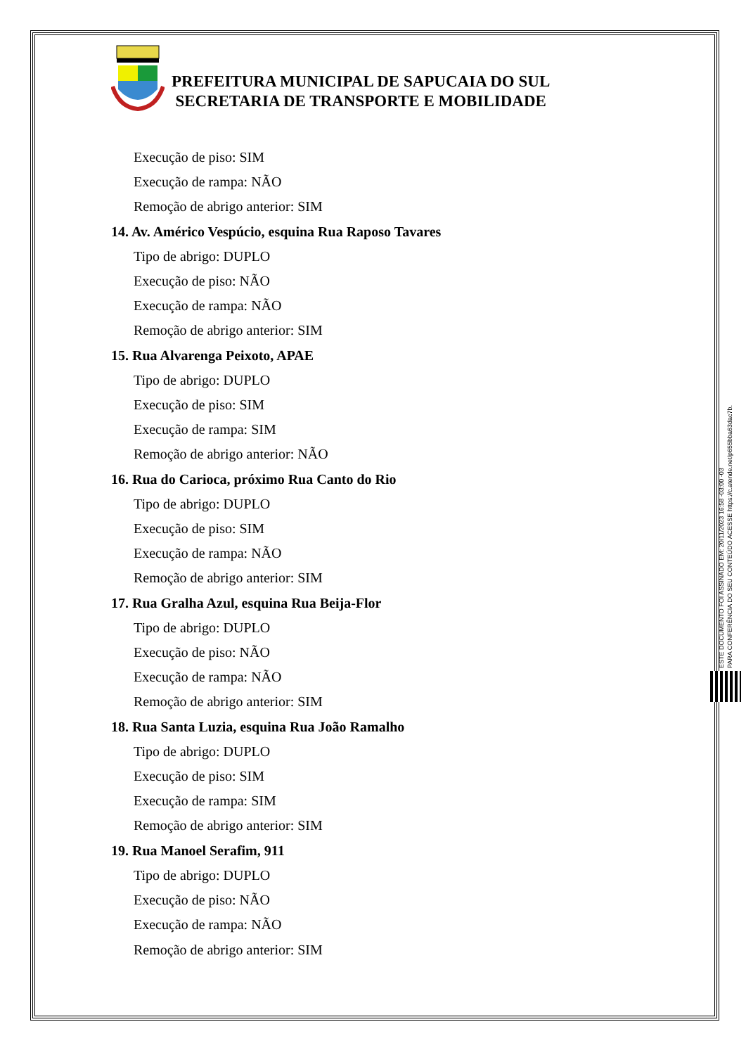PREFEITURA MUNICIPAL DE SAPUCAIA DO SUL
SECRETARIA DE TRANSPORTE E MOBILIDADE
Execução de piso: SIM
Execução de rampa: NÃO
Remoção de abrigo anterior: SIM
14. Av. Américo Vespúcio, esquina Rua Raposo Tavares
Tipo de abrigo: DUPLO
Execução de piso: NÃO
Execução de rampa: NÃO
Remoção de abrigo anterior: SIM
15. Rua Alvarenga Peixoto, APAE
Tipo de abrigo: DUPLO
Execução de piso: SIM
Execução de rampa: SIM
Remoção de abrigo anterior: NÃO
16. Rua do Carioca, próximo Rua Canto do Rio
Tipo de abrigo: DUPLO
Execução de piso: SIM
Execução de rampa: NÃO
Remoção de abrigo anterior: SIM
17. Rua Gralha Azul, esquina Rua Beija-Flor
Tipo de abrigo: DUPLO
Execução de piso: NÃO
Execução de rampa: NÃO
Remoção de abrigo anterior: SIM
18. Rua Santa Luzia, esquina Rua João Ramalho
Tipo de abrigo: DUPLO
Execução de piso: SIM
Execução de rampa: SIM
Remoção de abrigo anterior: SIM
19. Rua Manoel Serafim, 911
Tipo de abrigo: DUPLO
Execução de piso: NÃO
Execução de rampa: NÃO
Remoção de abrigo anterior: SIM
ESTE DOCUMENTO FOI ASSINADO EM: 20/11/2023 16:58 -03:00 -03
PARA CONFERÊNCIA DO SEU CONTEÚDO ACESSE https://c.atende.net/p655bba63dac7b.